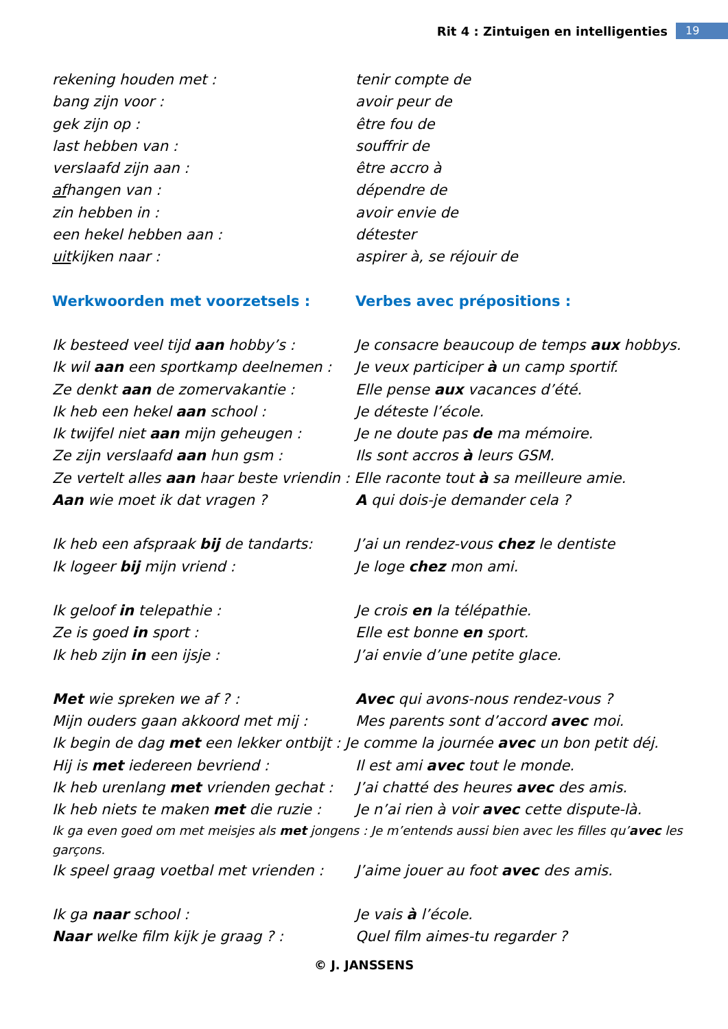Rit 4 : Zintuigen en intelligenties 19
rekening houden met : tenir compte de
bang zijn voor : avoir peur de
gek zijn op : être fou de
last hebben van : souffrir de
verslaafd zijn aan : être accro à
afhangen van : dépendre de
zin hebben in : avoir envie de
een hekel hebben aan : détester
uitkijken naar : aspirer à, se réjouir de
Werkwoorden met voorzetsels : Verbes avec prépositions :
Ik besteed veel tijd aan hobby’s : Je consacre beaucoup de temps aux hobbys.
Ik wil aan een sportkamp deelnemen : Je veux participer à un camp sportif.
Ze denkt aan de zomervakantie : Elle pense aux vacances d’été.
Ik heb een hekel aan school : Je déteste l’école.
Ik twijfel niet aan mijn geheugen : Je ne doute pas de ma mémoire.
Ze zijn verslaafd aan hun gsm : Ils sont accros à leurs GSM.
Ze vertelt alles aan haar beste vriendin : Elle raconte tout à sa meilleure amie.
Aan wie moet ik dat vragen ? A qui dois-je demander cela ?
Ik heb een afspraak bij de tandarts: J’ai un rendez-vous chez le dentiste
Ik logeer bij mijn vriend : Je loge chez mon ami.
Ik geloof in telepathie : Je crois en la télépathie.
Ze is goed in sport : Elle est bonne en sport.
Ik heb zijn in een ijsje : J’ai envie d’une petite glace.
Met wie spreken we af ? : Avec qui avons-nous rendez-vous ?
Mijn ouders gaan akkoord met mij : Mes parents sont d’accord avec moi.
Ik begin de dag met een lekker ontbijt : Je comme la journée avec un bon petit déj.
Hij is met iedereen bevriend : Il est ami avec tout le monde.
Ik heb urenlang met vrienden gechat : J’ai chatté des heures avec des amis.
Ik heb niets te maken met die ruzie : Je n’ai rien à voir avec cette dispute-là.
Ik ga even goed om met meisjes als met jongens : Je m’entends aussi bien avec les filles qu’avec les garçons.
Ik speel graag voetbal met vrienden : J’aime jouer au foot avec des amis.
Ik ga naar school : Je vais à l’école.
Naar welke film kijk je graag ? : Quel film aimes-tu regarder ?
© J. JANSSENS